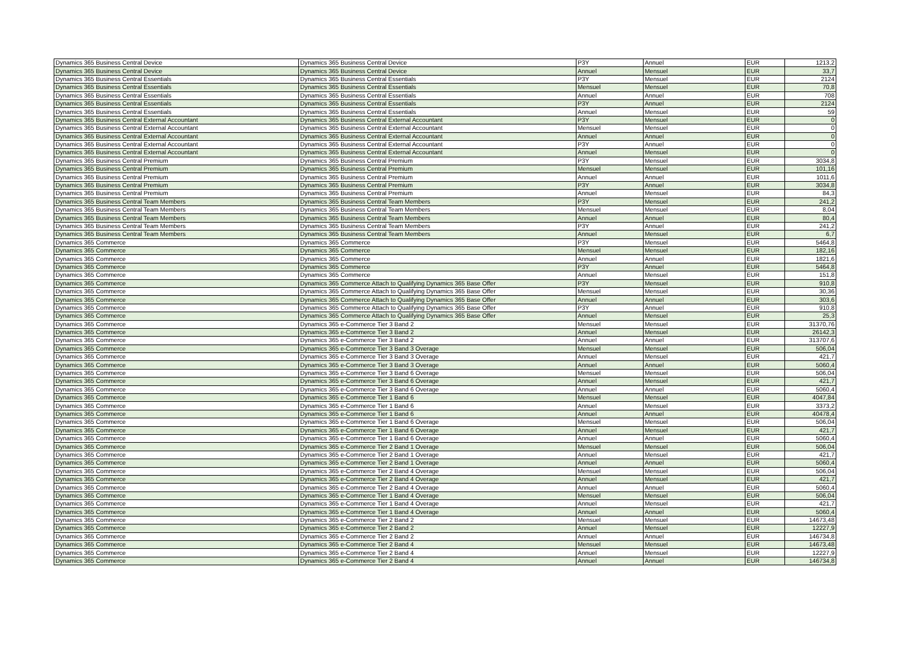| Dynamics 365 Business Central Device | Dynamics 365 Business Central Device | P3Y | Annuel | EUR | 1213,2 |
| Dynamics 365 Business Central Device | Dynamics 365 Business Central Device | Annuel | Mensuel | EUR | 33,7 |
| Dynamics 365 Business Central Essentials | Dynamics 365 Business Central Essentials | P3Y | Mensuel | EUR | 2124 |
| Dynamics 365 Business Central Essentials | Dynamics 365 Business Central Essentials | Mensuel | Mensuel | EUR | 70,8 |
| Dynamics 365 Business Central Essentials | Dynamics 365 Business Central Essentials | Annuel | Annuel | EUR | 708 |
| Dynamics 365 Business Central Essentials | Dynamics 365 Business Central Essentials | P3Y | Annuel | EUR | 2124 |
| Dynamics 365 Business Central Essentials | Dynamics 365 Business Central Essentials | Annuel | Mensuel | EUR | 59 |
| Dynamics 365 Business Central External Accountant | Dynamics 365 Business Central External Accountant | P3Y | Mensuel | EUR | 0 |
| Dynamics 365 Business Central External Accountant | Dynamics 365 Business Central External Accountant | Mensuel | Mensuel | EUR | 0 |
| Dynamics 365 Business Central External Accountant | Dynamics 365 Business Central External Accountant | Annuel | Annuel | EUR | 0 |
| Dynamics 365 Business Central External Accountant | Dynamics 365 Business Central External Accountant | P3Y | Annuel | EUR | 0 |
| Dynamics 365 Business Central External Accountant | Dynamics 365 Business Central External Accountant | Annuel | Mensuel | EUR | 0 |
| Dynamics 365 Business Central Premium | Dynamics 365 Business Central Premium | P3Y | Mensuel | EUR | 3034,8 |
| Dynamics 365 Business Central Premium | Dynamics 365 Business Central Premium | Mensuel | Mensuel | EUR | 101,16 |
| Dynamics 365 Business Central Premium | Dynamics 365 Business Central Premium | Annuel | Annuel | EUR | 1011,6 |
| Dynamics 365 Business Central Premium | Dynamics 365 Business Central Premium | P3Y | Annuel | EUR | 3034,8 |
| Dynamics 365 Business Central Premium | Dynamics 365 Business Central Premium | Annuel | Mensuel | EUR | 84,3 |
| Dynamics 365 Business Central Team Members | Dynamics 365 Business Central Team Members | P3Y | Mensuel | EUR | 241,2 |
| Dynamics 365 Business Central Team Members | Dynamics 365 Business Central Team Members | Mensuel | Mensuel | EUR | 8,04 |
| Dynamics 365 Business Central Team Members | Dynamics 365 Business Central Team Members | Annuel | Annuel | EUR | 80,4 |
| Dynamics 365 Business Central Team Members | Dynamics 365 Business Central Team Members | P3Y | Annuel | EUR | 241,2 |
| Dynamics 365 Business Central Team Members | Dynamics 365 Business Central Team Members | Annuel | Mensuel | EUR | 6,7 |
| Dynamics 365 Commerce | Dynamics 365 Commerce | P3Y | Mensuel | EUR | 5464,8 |
| Dynamics 365 Commerce | Dynamics 365 Commerce | Mensuel | Mensuel | EUR | 182,16 |
| Dynamics 365 Commerce | Dynamics 365 Commerce | Annuel | Annuel | EUR | 1821,6 |
| Dynamics 365 Commerce | Dynamics 365 Commerce | P3Y | Annuel | EUR | 5464,8 |
| Dynamics 365 Commerce | Dynamics 365 Commerce | Annuel | Mensuel | EUR | 151,8 |
| Dynamics 365 Commerce | Dynamics 365 Commerce Attach to Qualifying Dynamics 365 Base Offer | P3Y | Mensuel | EUR | 910,8 |
| Dynamics 365 Commerce | Dynamics 365 Commerce Attach to Qualifying Dynamics 365 Base Offer | Mensuel | Mensuel | EUR | 30,36 |
| Dynamics 365 Commerce | Dynamics 365 Commerce Attach to Qualifying Dynamics 365 Base Offer | Annuel | Annuel | EUR | 303,6 |
| Dynamics 365 Commerce | Dynamics 365 Commerce Attach to Qualifying Dynamics 365 Base Offer | P3Y | Annuel | EUR | 910,8 |
| Dynamics 365 Commerce | Dynamics 365 Commerce Attach to Qualifying Dynamics 365 Base Offer | Annuel | Mensuel | EUR | 25,3 |
| Dynamics 365 Commerce | Dynamics 365 e-Commerce Tier 3 Band 2 | Mensuel | Mensuel | EUR | 31370,76 |
| Dynamics 365 Commerce | Dynamics 365 e-Commerce Tier 3 Band 2 | Annuel | Mensuel | EUR | 26142,3 |
| Dynamics 365 Commerce | Dynamics 365 e-Commerce Tier 3 Band 2 | Annuel | Annuel | EUR | 313707,6 |
| Dynamics 365 Commerce | Dynamics 365 e-Commerce Tier 3 Band 3 Overage | Mensuel | Mensuel | EUR | 506,04 |
| Dynamics 365 Commerce | Dynamics 365 e-Commerce Tier 3 Band 3 Overage | Annuel | Mensuel | EUR | 421,7 |
| Dynamics 365 Commerce | Dynamics 365 e-Commerce Tier 3 Band 3 Overage | Annuel | Annuel | EUR | 5060,4 |
| Dynamics 365 Commerce | Dynamics 365 e-Commerce Tier 3 Band 6 Overage | Mensuel | Mensuel | EUR | 506,04 |
| Dynamics 365 Commerce | Dynamics 365 e-Commerce Tier 3 Band 6 Overage | Annuel | Mensuel | EUR | 421,7 |
| Dynamics 365 Commerce | Dynamics 365 e-Commerce Tier 3 Band 6 Overage | Annuel | Annuel | EUR | 5060,4 |
| Dynamics 365 Commerce | Dynamics 365 e-Commerce Tier 1 Band 6 | Mensuel | Mensuel | EUR | 4047,84 |
| Dynamics 365 Commerce | Dynamics 365 e-Commerce Tier 1 Band 6 | Annuel | Mensuel | EUR | 3373,2 |
| Dynamics 365 Commerce | Dynamics 365 e-Commerce Tier 1 Band 6 | Annuel | Annuel | EUR | 40478,4 |
| Dynamics 365 Commerce | Dynamics 365 e-Commerce Tier 1 Band 6 Overage | Mensuel | Mensuel | EUR | 506,04 |
| Dynamics 365 Commerce | Dynamics 365 e-Commerce Tier 1 Band 6 Overage | Annuel | Mensuel | EUR | 421,7 |
| Dynamics 365 Commerce | Dynamics 365 e-Commerce Tier 1 Band 6 Overage | Annuel | Annuel | EUR | 5060,4 |
| Dynamics 365 Commerce | Dynamics 365 e-Commerce Tier 2 Band 1 Overage | Mensuel | Mensuel | EUR | 506,04 |
| Dynamics 365 Commerce | Dynamics 365 e-Commerce Tier 2 Band 1 Overage | Annuel | Mensuel | EUR | 421,7 |
| Dynamics 365 Commerce | Dynamics 365 e-Commerce Tier 2 Band 1 Overage | Annuel | Annuel | EUR | 5060,4 |
| Dynamics 365 Commerce | Dynamics 365 e-Commerce Tier 2 Band 4 Overage | Mensuel | Mensuel | EUR | 506,04 |
| Dynamics 365 Commerce | Dynamics 365 e-Commerce Tier 2 Band 4 Overage | Annuel | Mensuel | EUR | 421,7 |
| Dynamics 365 Commerce | Dynamics 365 e-Commerce Tier 2 Band 4 Overage | Annuel | Annuel | EUR | 5060,4 |
| Dynamics 365 Commerce | Dynamics 365 e-Commerce Tier 1 Band 4 Overage | Mensuel | Mensuel | EUR | 506,04 |
| Dynamics 365 Commerce | Dynamics 365 e-Commerce Tier 1 Band 4 Overage | Annuel | Mensuel | EUR | 421,7 |
| Dynamics 365 Commerce | Dynamics 365 e-Commerce Tier 1 Band 4 Overage | Annuel | Annuel | EUR | 5060,4 |
| Dynamics 365 Commerce | Dynamics 365 e-Commerce Tier 2 Band 2 | Mensuel | Mensuel | EUR | 14673,48 |
| Dynamics 365 Commerce | Dynamics 365 e-Commerce Tier 2 Band 2 | Annuel | Mensuel | EUR | 12227,9 |
| Dynamics 365 Commerce | Dynamics 365 e-Commerce Tier 2 Band 2 | Annuel | Annuel | EUR | 146734,8 |
| Dynamics 365 Commerce | Dynamics 365 e-Commerce Tier 2 Band 4 | Mensuel | Mensuel | EUR | 14673,48 |
| Dynamics 365 Commerce | Dynamics 365 e-Commerce Tier 2 Band 4 | Annuel | Mensuel | EUR | 12227,9 |
| Dynamics 365 Commerce | Dynamics 365 e-Commerce Tier 2 Band 4 | Annuel | Annuel | EUR | 146734,8 |